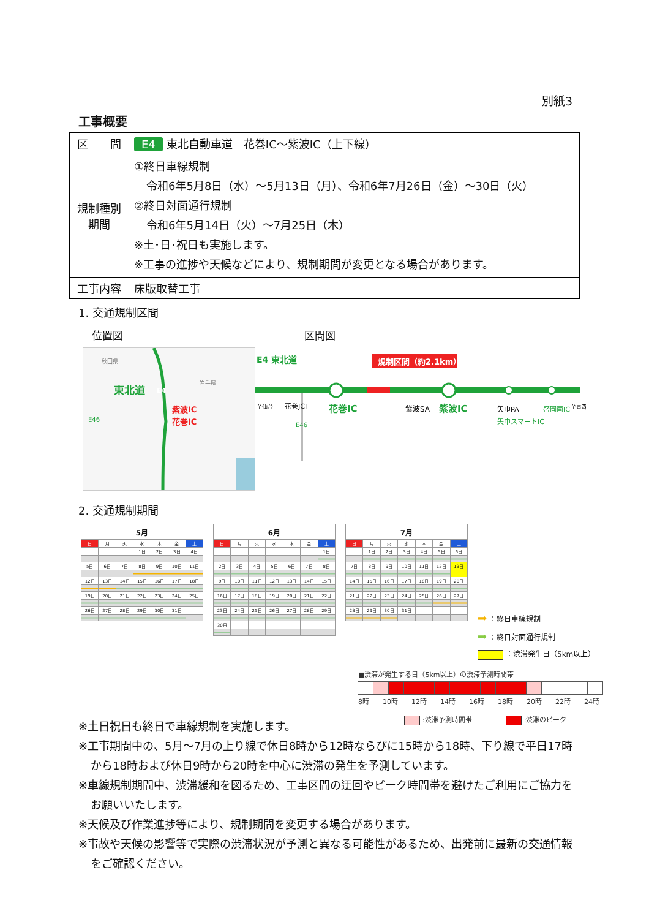別紙3
工事概要
| 区 間 | E4 東北自動車道 花巻IC～紫波IC（上下線） |
| 規制種別 期間 | ①終日車線規制 令和6年5月8日（水）～5月13日（月）、令和6年7月26日（金）～30日（火） ②終日対面通行規制 令和6年5月14日（火）～7月25日（木） ※土･日･祝日も実施します。 ※工事の進捗や天候などにより、規制期間が変更となる場合があります。 |
| 工事内容 | 床版取替工事 |
1. 交通規制区間
位置図
秋田県
岩手県
東北道
E4
E46
紫波IC
花巻IC
区間図
規制区間（約2.1km）
E4 東北道
至仙台
花巻JCT
E46
花巻IC
紫波SA
紫波IC
矢巾PA
矢巾スマートIC
盛岡南IC
至青森
2. 交通規制期間
| 5月 | | | | | | |
| --- | --- | --- | --- | --- | --- | --- |
| 日 | 月 | 火 | 水 | 木 | 金 | 土 |
| | | | 1日 | 2日 | 3日 | 4日 |
| 5日 | 6日 | 7日 | 8日 | 9日 | 10日 | 11日 |
| 12日 | 13日 | 14日 | 15日 | 16日 | 17日 | 18日 |
| 19日 | 20日 | 21日 | 22日 | 23日 | 24日 | 25日 |
| 26日 | 27日 | 28日 | 29日 | 30日 | 31日 | |
| 6月 | | | | | | |
| --- | --- | --- | --- | --- | --- | --- |
| 日 | 月 | 火 | 水 | 木 | 金 | 土 |
| | | | | | | 1日 |
| 2日 | 3日 | 4日 | 5日 | 6日 | 7日 | 8日 |
| 9日 | 10日 | 11日 | 12日 | 13日 | 14日 | 15日 |
| 16日 | 17日 | 18日 | 19日 | 20日 | 21日 | 22日 |
| 23日 | 24日 | 25日 | 26日 | 27日 | 28日 | 29日 |
| 30日 | | | | | | |
| 7月 | | | | | | |
| --- | --- | --- | --- | --- | --- | --- |
| 日 | 月 | 火 | 水 | 木 | 金 | 土 |
| | 1日 | 2日 | 3日 | 4日 | 5日 | 6日 |
| 7日 | 8日 | 9日 | 10日 | 11日 | 12日 | 13日 |
| 14日 | 15日 | 16日 | 17日 | 18日 | 19日 | 20日 |
| 21日 | 22日 | 23日 | 24日 | 25日 | 26日 | 27日 |
| 28日 | 29日 | 30日 | 31日 | | | |
➡ ：終日車線規制
➡ ：終日対面通行規制
：渋滞発生日（5km以上）
■渋滞が発生する日（5km以上）の渋滞予測時間帯
8時 10時 12時 14時 16時 18時 20時 22時 24時
:渋滞予測時間帯　　　　　 :渋滞のピーク
※土日祝日も終日で車線規制を実施します。
※工事期間中の、5月～7月の上り線で休日8時から12時ならびに15時から18時、下り線で平日17時から18時および休日9時から20時を中心に渋滞の発生を予測しています。
※車線規制期間中、渋滞緩和を図るため、工事区間の迂回やピーク時間帯を避けたご利用にご協力をお願いいたします。
※天候及び作業進捗等により、規制期間を変更する場合があります。
※事故や天候の影響等で実際の渋滞状況が予測と異なる可能性があるため、出発前に最新の交通情報をご確認ください。